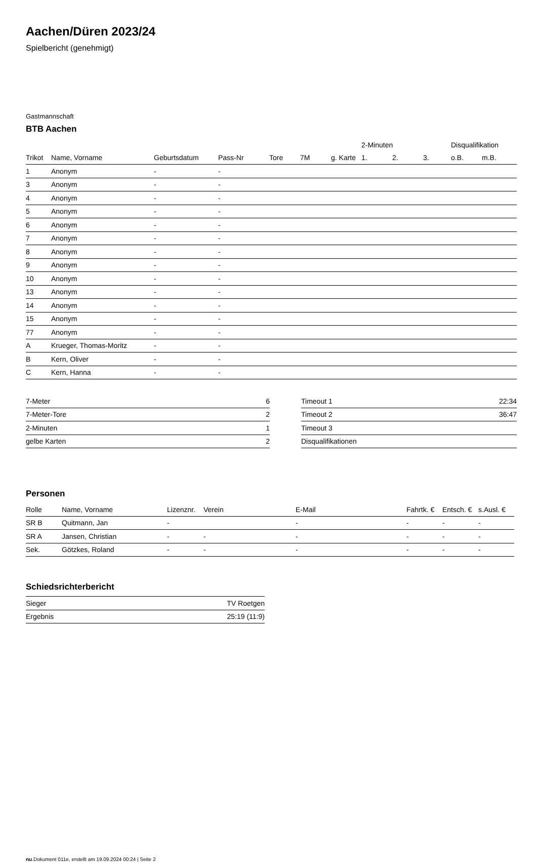Aachen/Düren 2023/24
Spielbericht (genehmigt)
Gastmannschaft
BTB Aachen
| | | | | | | | 2-Minuten | | | Disqualifikation | |
| --- | --- | --- | --- | --- | --- | --- | --- | --- | --- | --- | --- |
| Trikot | Name, Vorname | Geburtsdatum | Pass-Nr | Tore | 7M | g. Karte | 1. | 2. | 3. | o.B. | m.B. |
| 1 | Anonym | - | - | | | | | | | | |
| 3 | Anonym | - | - | | | | | | | | |
| 4 | Anonym | - | - | | | | | | | | |
| 5 | Anonym | - | - | | | | | | | | |
| 6 | Anonym | - | - | | | | | | | | |
| 7 | Anonym | - | - | | | | | | | | |
| 8 | Anonym | - | - | | | | | | | | |
| 9 | Anonym | - | - | | | | | | | | |
| 10 | Anonym | - | - | | | | | | | | |
| 13 | Anonym | - | - | | | | | | | | |
| 14 | Anonym | - | - | | | | | | | | |
| 15 | Anonym | - | - | | | | | | | | |
| 77 | Anonym | - | - | | | | | | | | |
| A | Krueger, Thomas-Moritz | - | - | | | | | | | | |
| B | Kern, Oliver | - | - | | | | | | | | |
| C | Kern, Hanna | - | - | | | | | | | | |
| 7-Meter | 6 |
| 7-Meter-Tore | 2 |
| 2-Minuten | 1 |
| gelbe Karten | 2 |
| Timeout 1 | 22:34 |
| Timeout 2 | 36:47 |
| Timeout 3 | |
| Disqualifikationen | |
Personen
| Rolle | Name, Vorname | Lizenznr. | Verein | E-Mail | Fahrtk. € | Entsch. € | s.Ausl. € |
| --- | --- | --- | --- | --- | --- | --- | --- |
| SR B | Quitmann, Jan | - | | - | - | - | - |
| SR A | Jansen, Christian | - | - | - | - | - | - |
| Sek. | Götzkes, Roland | - | - | - | - | - | - |
Schiedsrichterbericht
| Sieger | TV Roetgen |
| Ergebnis | 25:19 (11:9) |
nu.Dokument 011e, erstellt am 19.09.2024 00:24 | Seite 2